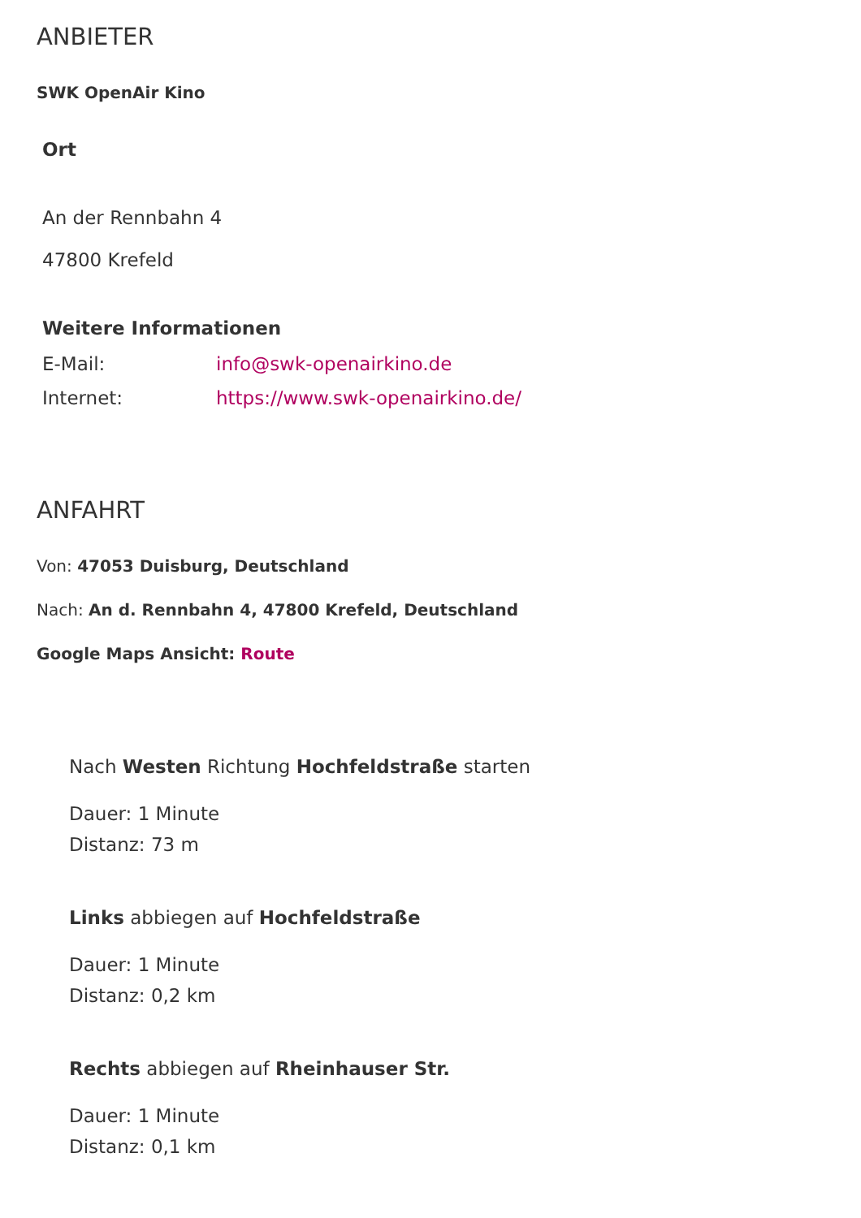ANBIETER
SWK OpenAir Kino
Ort
An der Rennbahn 4
47800 Krefeld
Weitere Informationen
| E-Mail: | info@swk-openairkino.de |
| Internet: | https://www.swk-openairkino.de/ |
ANFAHRT
Von: 47053 Duisburg, Deutschland
Nach: An d. Rennbahn 4, 47800 Krefeld, Deutschland
Google Maps Ansicht: Route
Nach Westen Richtung Hochfeldstraße starten
Dauer: 1 Minute
Distanz: 73 m
Links abbiegen auf Hochfeldstraße
Dauer: 1 Minute
Distanz: 0,2 km
Rechts abbiegen auf Rheinhauser Str.
Dauer: 1 Minute
Distanz: 0,1 km